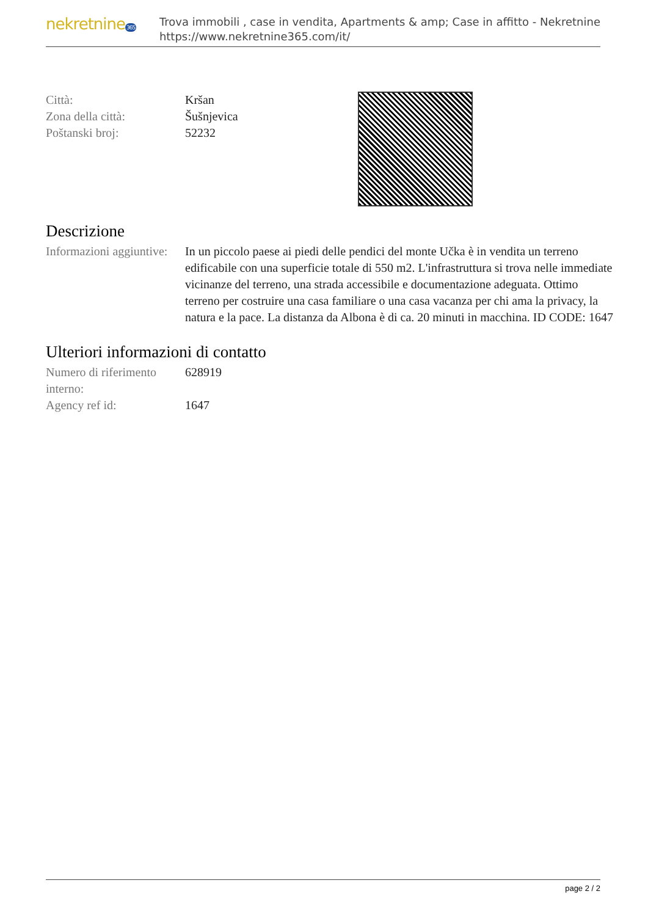nekretnine365
Trova immobili , case in vendita, Apartments & amp; Case in affitto - Nekretnine
https://www.nekretnine365.com/it/
| Città: | Kršan |
| Zona della città: | Šušnjevica |
| Poštanski broj: | 52232 |
Descrizione
| Informazioni aggiuntive: | In un piccolo paese ai piedi delle pendici del monte Učka è in vendita un terreno edificabile con una superficie totale di 550 m2. L'infrastruttura si trova nelle immediate vicinanze del terreno, una strada accessibile e documentazione adeguata. Ottimo terreno per costruire una casa familiare o una casa vacanza per chi ama la privacy, la natura e la pace. La distanza da Albona è di ca. 20 minuti in macchina. ID CODE: 1647 |
Ulteriori informazioni di contatto
| Numero di riferimento interno: | 628919 |
| Agency ref id: | 1647 |
page 2 / 2